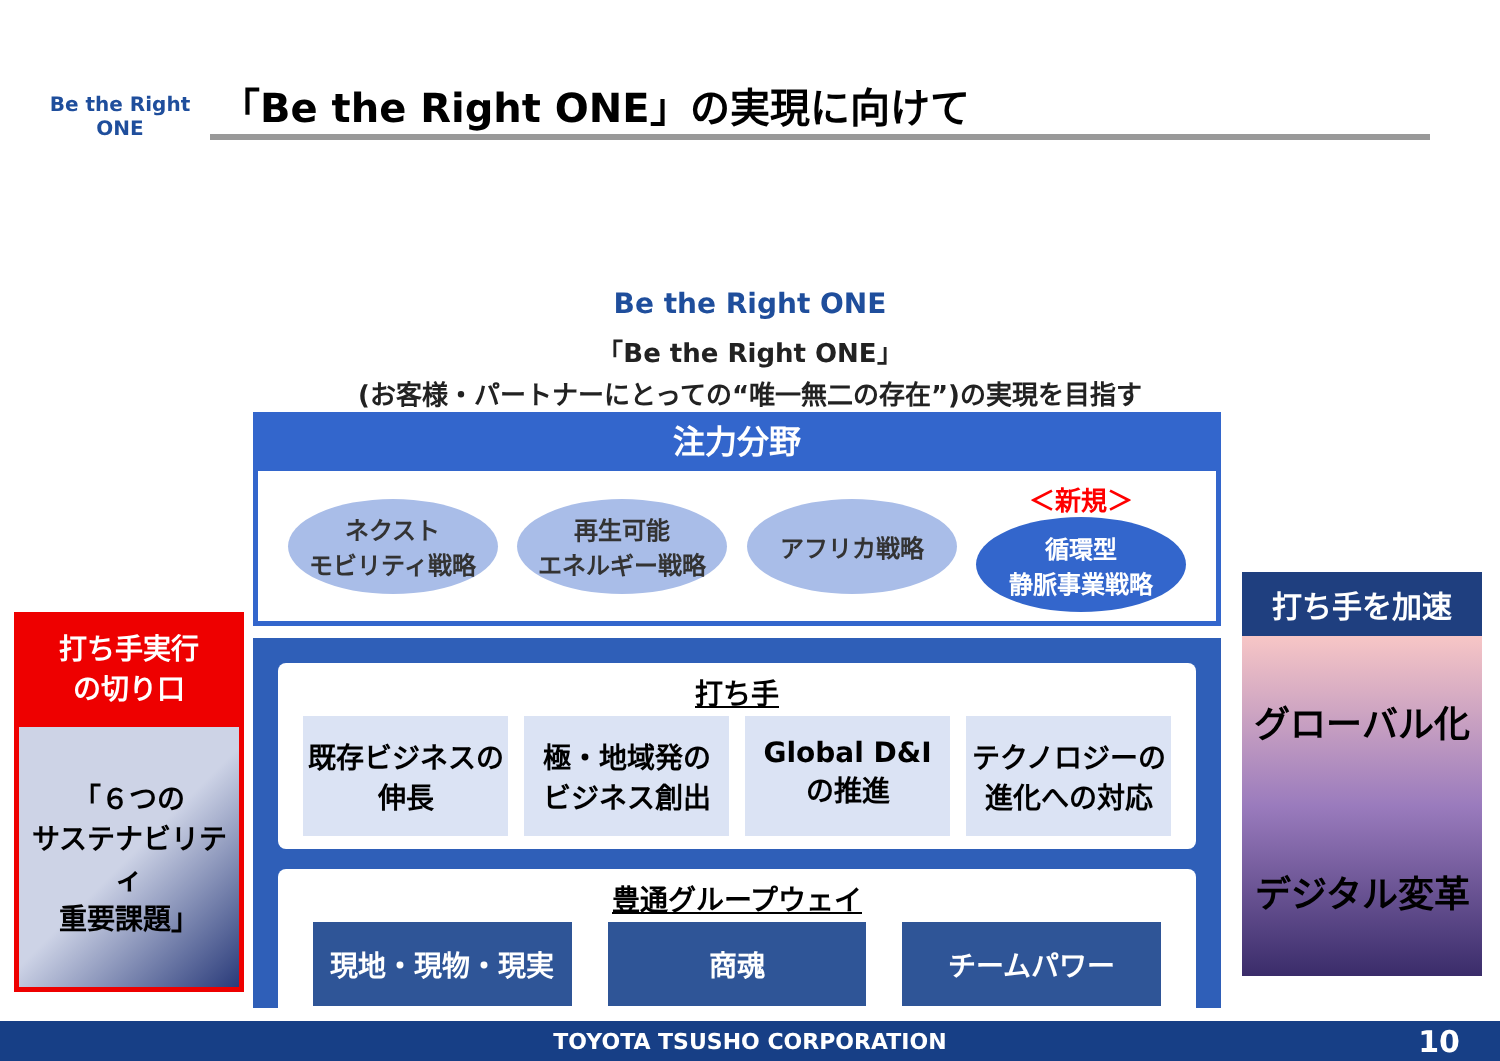Be the Right ONE
「Be the Right ONE」の実現に向けて
Be the Right ONE
「Be the Right ONE」
(お客様・パートナーにとっての“唯一無二の存在”)の実現を目指す
注力分野
ネクスト
モビリティ戦略
再生可能
エネルギー戦略
アフリカ戦略
＜新規＞
循環型
静脈事業戦略
打ち手
既存ビジネスの
伸長
極・地域発の
ビジネス創出
Global D&I
の推進
テクノロジーの
進化への対応
豊通グループウェイ
現地・現物・現実 商魂 チームパワー
打ち手実行
の切り口
「６つの
サステナビリティ
重要課題」
打ち手を加速
グローバル化
デジタル変革
TOYOTA TSUSHO CORPORATION 10